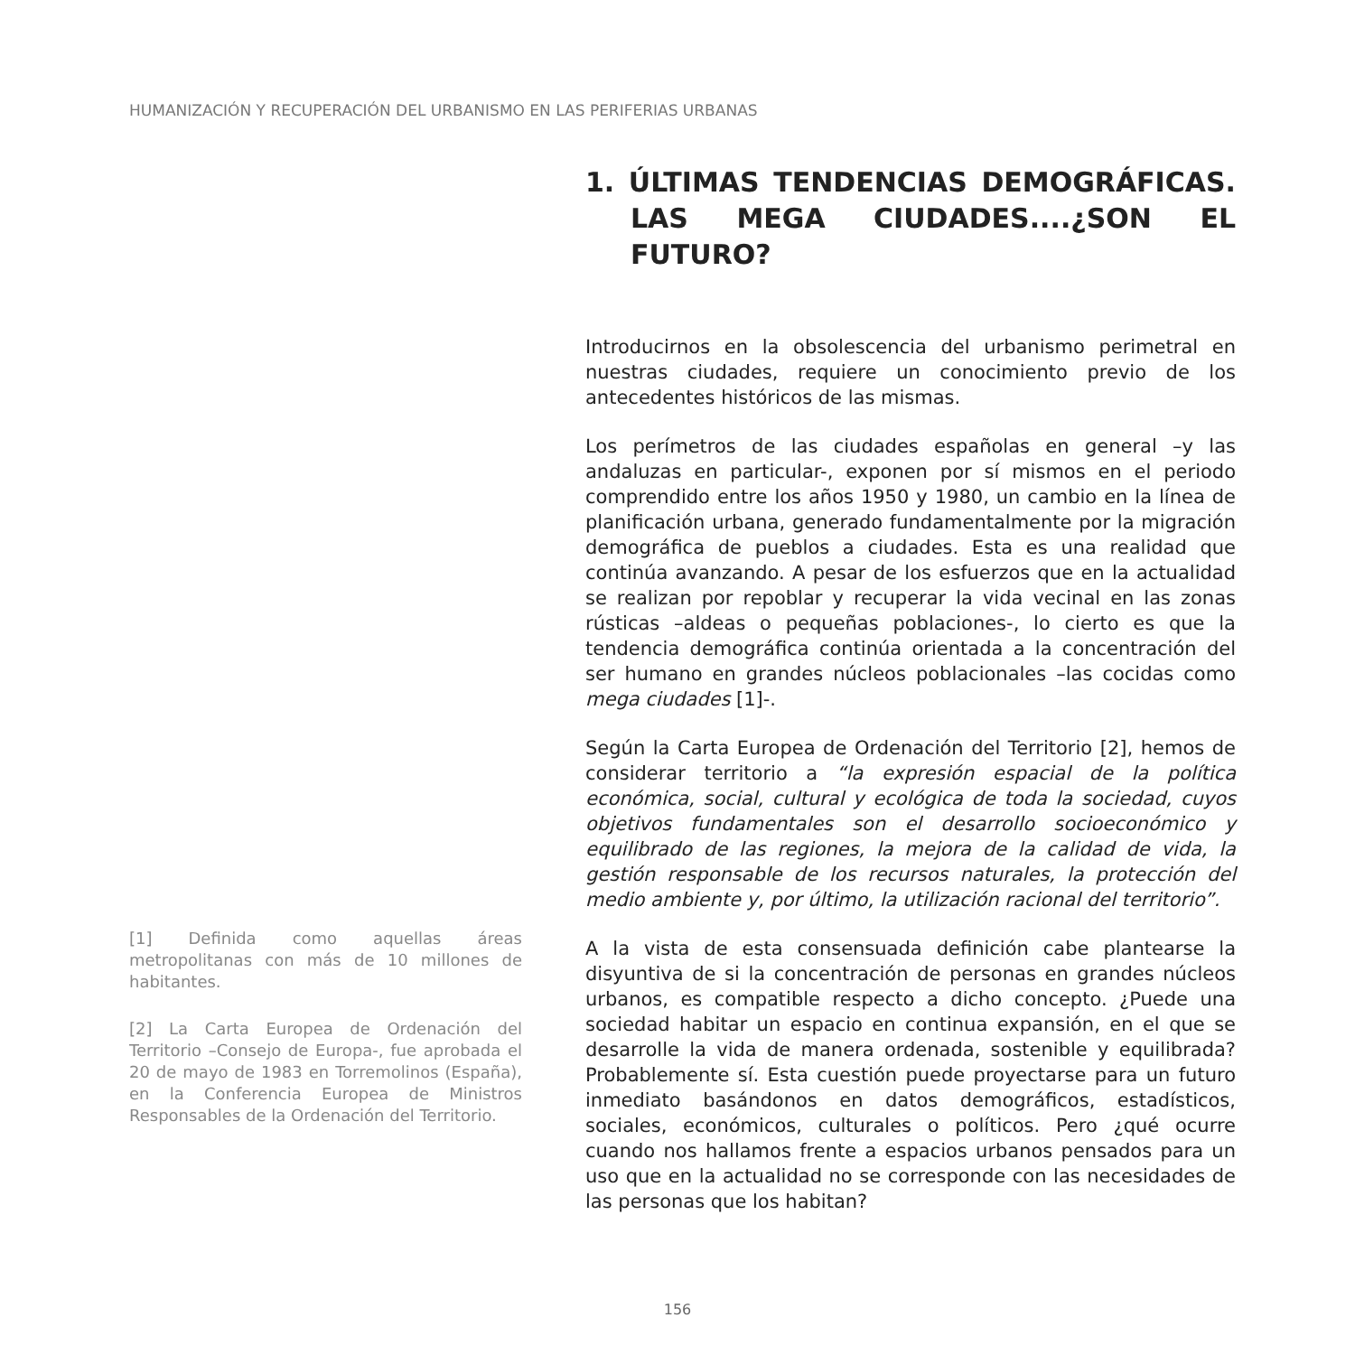HUMANIZACIÓN Y RECUPERACIÓN DEL URBANISMO EN LAS PERIFERIAS URBANAS
[1] Definida como aquellas áreas metropolitanas con más de 10 millones de habitantes.
[2] La Carta Europea de Ordenación del Territorio –Consejo de Europa-, fue aprobada el 20 de mayo de 1983 en Torremolinos (España), en la Conferencia Europea de Ministros Responsables de la Ordenación del Territorio.
1. ÚLTIMAS TENDENCIAS DEMOGRÁFICAS. LAS MEGA CIUDADES....¿SON EL FUTURO?
Introducirnos en la obsolescencia del urbanismo perimetral en nuestras ciudades, requiere un conocimiento previo de los antecedentes históricos de las mismas.
Los perímetros de las ciudades españolas en general –y las andaluzas en particular-, exponen por sí mismos en el periodo comprendido entre los años 1950 y 1980, un cambio en la línea de planificación urbana, generado fundamentalmente por la migración demográfica de pueblos a ciudades. Esta es una realidad que continúa avanzando. A pesar de los esfuerzos que en la actualidad se realizan por repoblar y recuperar la vida vecinal en las zonas rústicas –aldeas o pequeñas poblaciones-, lo cierto es que la tendencia demográfica continúa orientada a la concentración del ser humano en grandes núcleos poblacionales –las cocidas como mega ciudades [1]-.
Según la Carta Europea de Ordenación del Territorio [2], hemos de considerar territorio a “la expresión espacial de la política económica, social, cultural y ecológica de toda la sociedad, cuyos objetivos fundamentales son el desarrollo socioeconómico y equilibrado de las regiones, la mejora de la calidad de vida, la gestión responsable de los recursos naturales, la protección del medio ambiente y, por último, la utilización racional del territorio”.
A la vista de esta consensuada definición cabe plantearse la disyuntiva de si la concentración de personas en grandes núcleos urbanos, es compatible respecto a dicho concepto. ¿Puede una sociedad habitar un espacio en continua expansión, en el que se desarrolle la vida de manera ordenada, sostenible y equilibrada? Probablemente sí. Esta cuestión puede proyectarse para un futuro inmediato basándonos en datos demográficos, estadísticos, sociales, económicos, culturales o políticos. Pero ¿qué ocurre cuando nos hallamos frente a espacios urbanos pensados para un uso que en la actualidad no se corresponde con las necesidades de las personas que los habitan?
156